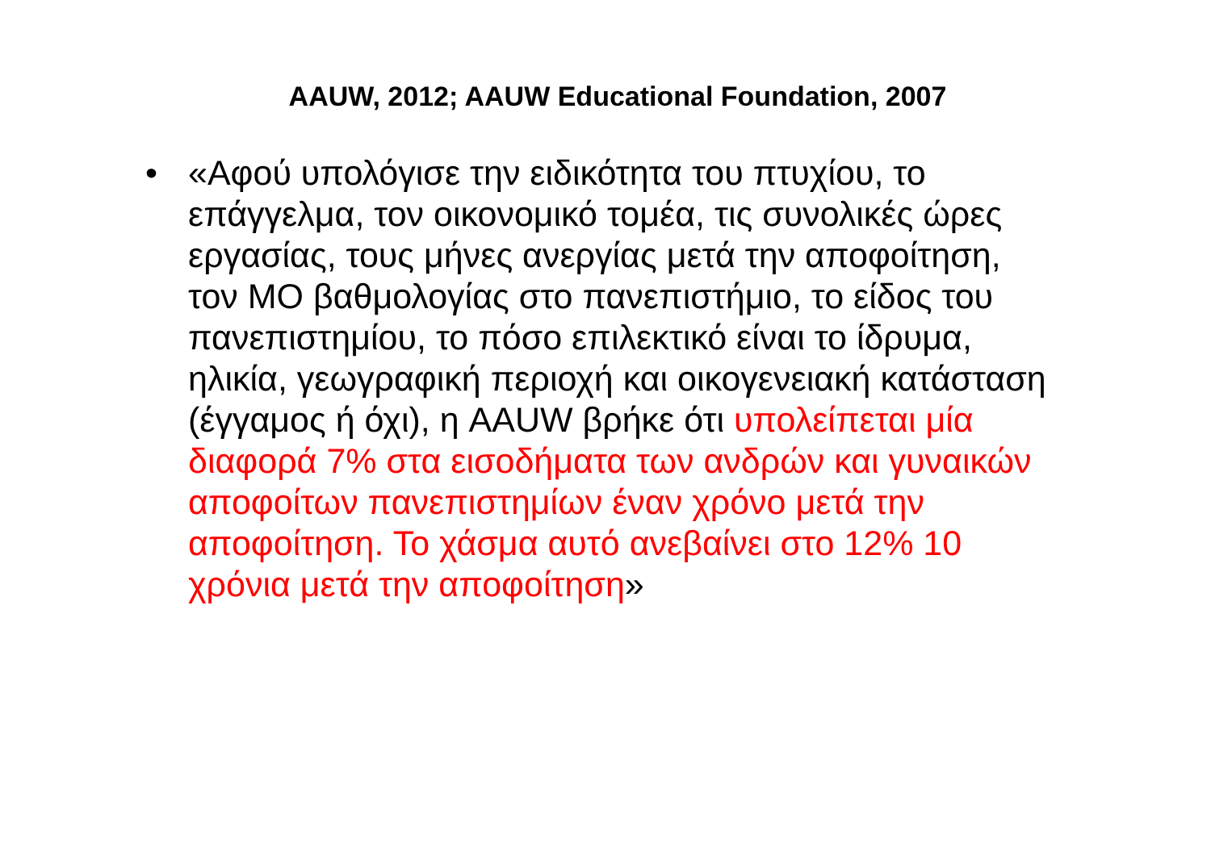AAUW, 2012; AAUW Educational Foundation, 2007
• «Αφού υπολόγισε την ειδικότητα του πτυχίου, το επάγγελμα, τον οικονομικό τομέα, τις συνολικές ώρες εργασίας, τους μήνες ανεργίας μετά την αποφοίτηση, τον ΜΟ βαθμολογίας στο πανεπιστήμιο, το είδος του πανεπιστημίου, το πόσο επιλεκτικό είναι το ίδρυμα, ηλικία, γεωγραφική περιοχή και οικογενειακή κατάσταση (έγγαμος ή όχι), η AAUW βρήκε ότι υπολείπεται μία διαφορά 7% στα εισοδήματα των ανδρών και γυναικών αποφοίτων πανεπιστημίων έναν χρόνο μετά την αποφοίτηση. Το χάσμα αυτό ανεβαίνει στο 12% 10 χρόνια μετά την αποφοίτηση»